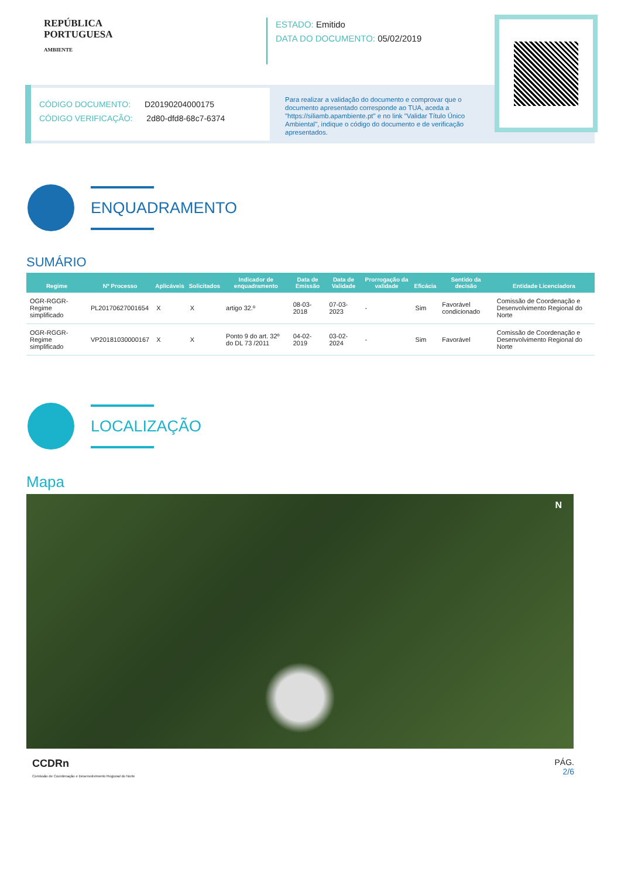REPÚBLICA
PORTUGUESA
AMBIENTE
ESTADO: Emitido
DATA DO DOCUMENTO: 05/02/2019
CÓDIGO DOCUMENTO: D20190204000175
CÓDIGO VERIFICAÇÃO: 2d80-dfd8-68c7-6374
Para realizar a validação do documento e comprovar que o documento apresentado corresponde ao TUA, aceda a "https://siliamb.apambiente.pt" e no link "Validar Título Único Ambiental", indique o código do documento e de verificação apresentados.
ENQUADRAMENTO
SUMÁRIO
| Regime | Nº Processo | Aplicáveis | Solicitados | Indicador de enquadramento | Data de Emissão | Data de Validade | Prorrogação da validade | Eficácia | Sentido da decisão | Entidade Licenciadora |
| --- | --- | --- | --- | --- | --- | --- | --- | --- | --- | --- |
| OGR-RGGR-Regime simplificado | PL20170627001654 | X | X | artigo 32.º | 08-03-2018 | 07-03-2023 | - | Sim | Favorável condicionado | Comissão de Coordenação e Desenvolvimento Regional do Norte |
| OGR-RGGR-Regime simplificado | VP20181030000167 | X | X | Ponto 9 do art. 32º do DL 73 /2011 | 04-02-2019 | 03-02-2024 | - | Sim | Favorável | Comissão de Coordenação e Desenvolvimento Regional do Norte |
LOCALIZAÇÃO
Mapa
N
CCDRn
Comissão de Coordenação e Desenvolvimento Regional do Norte
PÁG.
2/6